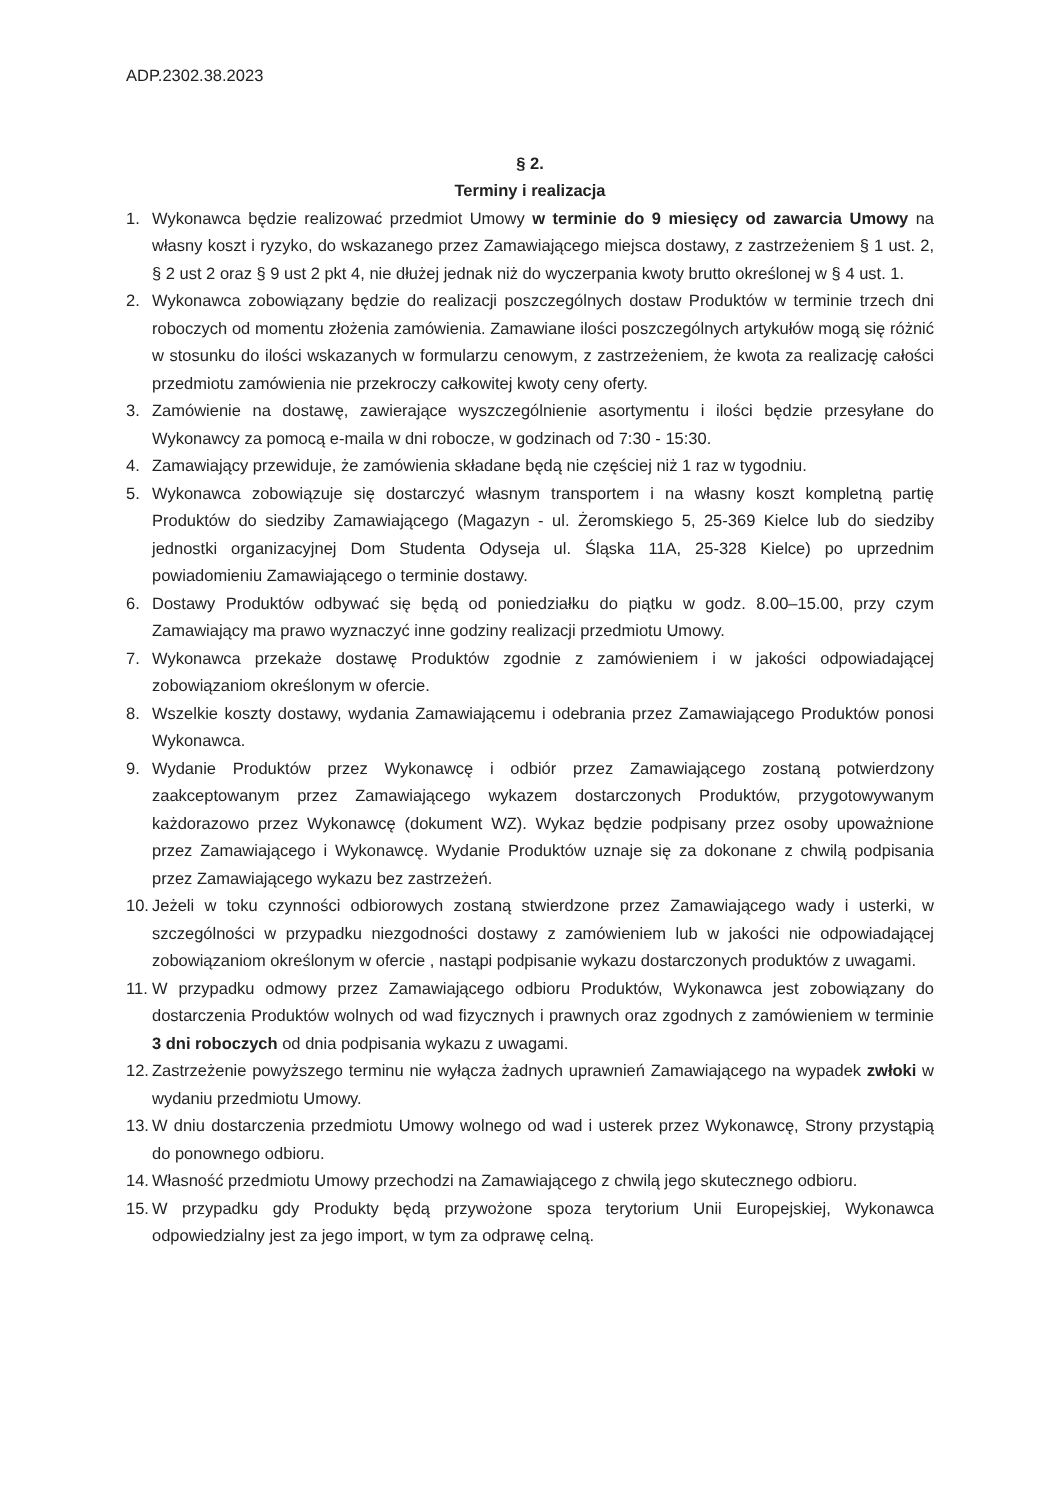ADP.2302.38.2023
§ 2.
Terminy i realizacja
1. Wykonawca będzie realizować przedmiot Umowy w terminie do 9 miesięcy od zawarcia Umowy na własny koszt i ryzyko, do wskazanego przez Zamawiającego miejsca dostawy, z zastrzeżeniem § 1 ust. 2, § 2 ust 2 oraz § 9 ust 2 pkt 4, nie dłużej jednak niż do wyczerpania kwoty brutto określonej w § 4 ust. 1.
2. Wykonawca zobowiązany będzie do realizacji poszczególnych dostaw Produktów w terminie trzech dni roboczych od momentu złożenia zamówienia. Zamawiane ilości poszczególnych artykułów mogą się różnić w stosunku do ilości wskazanych w formularzu cenowym, z zastrzeżeniem, że kwota za realizację całości przedmiotu zamówienia nie przekroczy całkowitej kwoty ceny oferty.
3. Zamówienie na dostawę, zawierające wyszczególnienie asortymentu i ilości będzie przesyłane do Wykonawcy za pomocą e-maila w dni robocze, w godzinach od 7:30 - 15:30.
4. Zamawiający przewiduje, że zamówienia składane będą nie częściej niż 1 raz w tygodniu.
5. Wykonawca zobowiązuje się dostarczyć własnym transportem i na własny koszt kompletną partię Produktów do siedziby Zamawiającego (Magazyn - ul. Żeromskiego 5, 25-369 Kielce lub do siedziby jednostki organizacyjnej Dom Studenta Odyseja ul. Śląska 11A, 25-328 Kielce) po uprzednim powiadomieniu Zamawiającego o terminie dostawy.
6. Dostawy Produktów odbywać się będą od poniedziałku do piątku w godz. 8.00–15.00, przy czym Zamawiający ma prawo wyznaczyć inne godziny realizacji przedmiotu Umowy.
7. Wykonawca przekaże dostawę Produktów zgodnie z zamówieniem i w jakości odpowiadającej zobowiązaniom określonym w ofercie.
8. Wszelkie koszty dostawy, wydania Zamawiającemu i odebrania przez Zamawiającego Produktów ponosi Wykonawca.
9. Wydanie Produktów przez Wykonawcę i odbiór przez Zamawiającego zostaną potwierdzony zaakceptowanym przez Zamawiającego wykazem dostarczonych Produktów, przygotowywanym każdorazowo przez Wykonawcę (dokument WZ). Wykaz będzie podpisany przez osoby upoważnione przez Zamawiającego i Wykonawcę. Wydanie Produktów uznaje się za dokonane z chwilą podpisania przez Zamawiającego wykazu bez zastrzeżeń.
10. Jeżeli w toku czynności odbiorowych zostaną stwierdzone przez Zamawiającego wady i usterki, w szczególności w przypadku niezgodności dostawy z zamówieniem lub w jakości nie odpowiadającej zobowiązaniom określonym w ofercie , nastąpi podpisanie wykazu dostarczonych produktów z uwagami.
11. W przypadku odmowy przez Zamawiającego odbioru Produktów, Wykonawca jest zobowiązany do dostarczenia Produktów wolnych od wad fizycznych i prawnych oraz zgodnych z zamówieniem w terminie 3 dni roboczych od dnia podpisania wykazu z uwagami.
12. Zastrzeżenie powyższego terminu nie wyłącza żadnych uprawnień Zamawiającego na wypadek zwłoki w wydaniu przedmiotu Umowy.
13. W dniu dostarczenia przedmiotu Umowy wolnego od wad i usterek przez Wykonawcę, Strony przystąpią do ponownego odbioru.
14. Własność przedmiotu Umowy przechodzi na Zamawiającego z chwilą jego skutecznego odbioru.
15. W przypadku gdy Produkty będą przywożone spoza terytorium Unii Europejskiej, Wykonawca odpowiedzialny jest za jego import, w tym za odprawę celną.